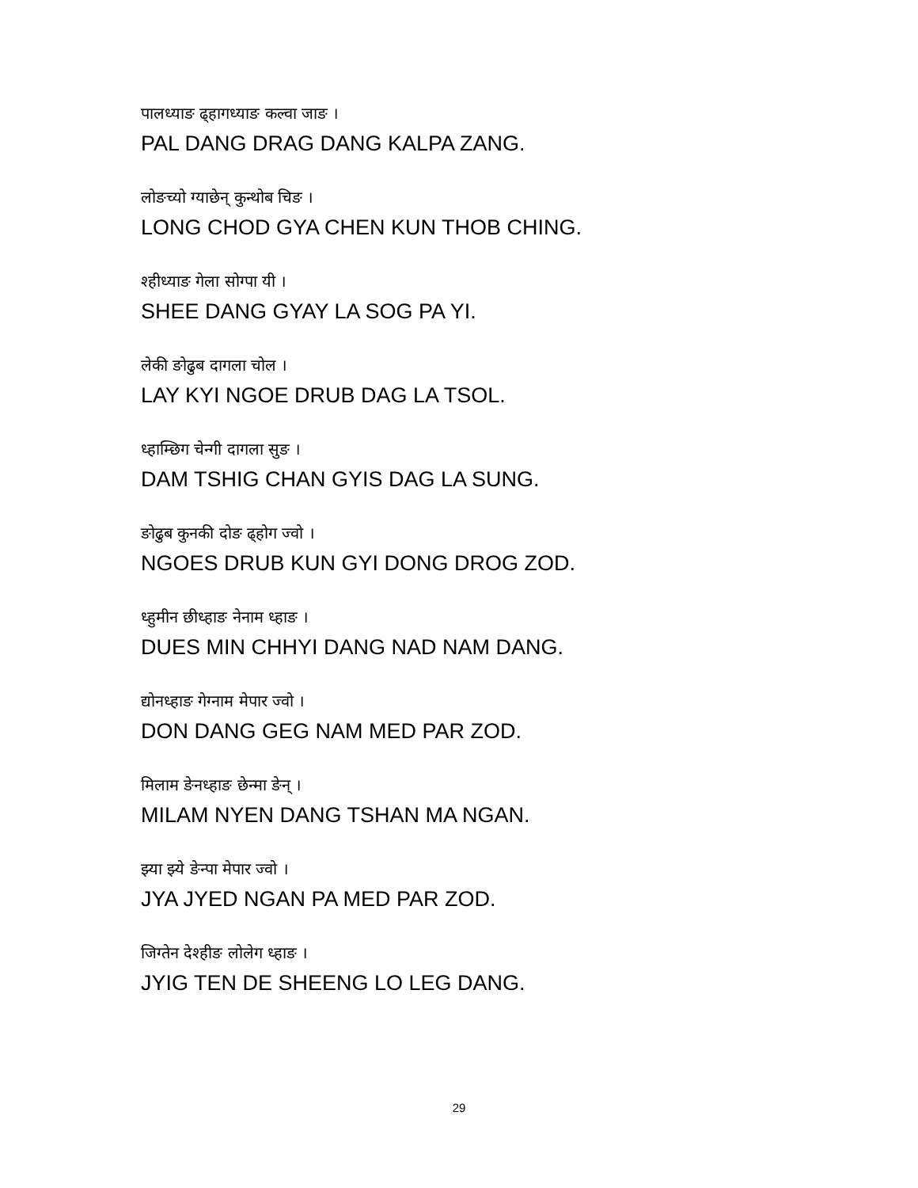पालध्याङ ढ्हागध्याङ कल्वा जाङ ।
PAL DANG DRAG DANG KALPA ZANG.
लोङच्यो ग्याछेन् कुन्थोब चिङ ।
LONG CHOD GYA CHEN KUN THOB CHING.
श्हीध्याङ गेला सोग्पा यी ।
SHEE DANG GYAY LA SOG PA YI.
लेकी ङोढुब दागला चोल ।
LAY KYI NGOE DRUB DAG LA TSOL.
ध्हाम्छिग चेन्गी दागला सुङ ।
DAM TSHIG CHAN GYIS DAG LA SUNG.
ङोढुब कुनकी दोङ ढ्होग ज्वो ।
NGOES DRUB KUN GYI DONG DROG ZOD.
ध्हुमीन छीध्हाङ नेनाम ध्हाङ ।
DUES MIN CHHYI DANG NAD NAM DANG.
द्योनध्हाङ गेग्नाम मेपार ज्वो ।
DON DANG GEG NAM MED PAR ZOD.
मिलाम ङेनध्हाङ छेन्मा ङेन् ।
MILAM NYEN DANG TSHAN MA NGAN.
झ्या झ्ये ङेन्पा मेपार ज्वो ।
JYA JYED NGAN PA MED PAR ZOD.
जिग्तेन देश्हीङ लोलेग ध्हाङ ।
JYIG TEN DE SHEENG LO LEG DANG.
29